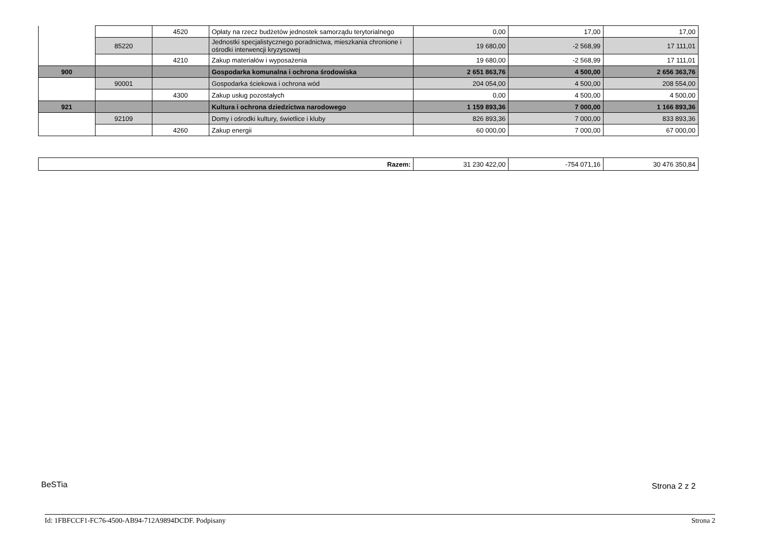| | | 4520 | Opłaty na rzecz budżetów jednostek samorządu terytorialnego | 0,00 | 17,00 | 17,00 |
| | 85220 | | Jednostki specjalistycznego poradnictwa, mieszkania chronione i ośrodki interwencji kryzysowej | 19 680,00 | -2 568,99 | 17 111,01 |
| | | 4210 | Zakup materiałów i wyposażenia | 19 680,00 | -2 568,99 | 17 111,01 |
| 900 | | | Gospodarka komunalna i ochrona środowiska | 2 651 863,76 | 4 500,00 | 2 656 363,76 |
| | 90001 | | Gospodarka ściekowa i ochrona wód | 204 054,00 | 4 500,00 | 208 554,00 |
| | | 4300 | Zakup usług pozostałych | 0,00 | 4 500,00 | 4 500,00 |
| 921 | | | Kultura i ochrona dziedzictwa narodowego | 1 159 893,36 | 7 000,00 | 1 166 893,36 |
| | 92109 | | Domy i ośrodki kultury, świetlice i kluby | 826 893,36 | 7 000,00 | 833 893,36 |
| | | 4260 | Zakup energii | 60 000,00 | 7 000,00 | 67 000,00 |
| Razem: | 31 230 422,00 | -754 071,16 | 30 476 350,84 |
BeSTia Strona 2 z 2
Id: 1FBFCCF1-FC76-4500-AB94-712A9894DCDF. Podpisany Strona 2